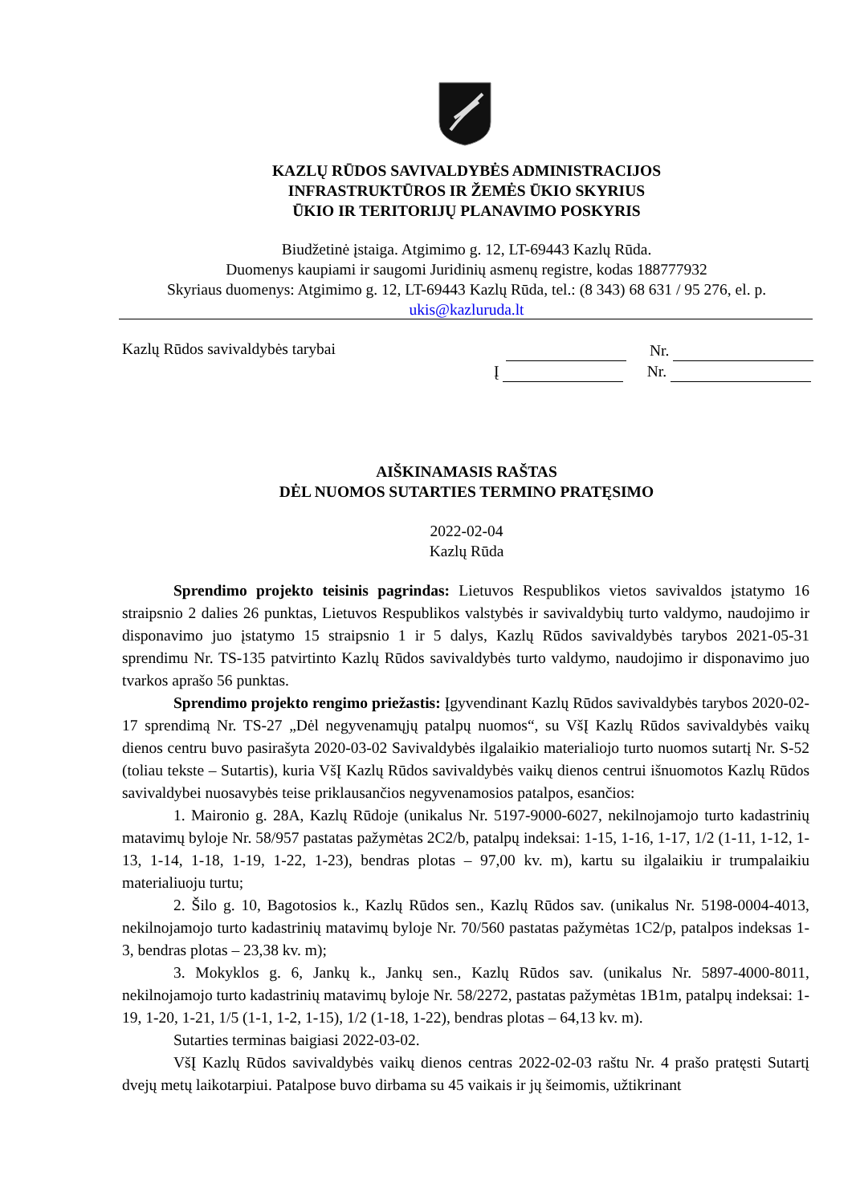KAZLŲ RŪDOS SAVIVALDYBĖS ADMINISTRACIJOS
INFRASTRUKTŪROS IR ŽEMĖS ŪKIO SKYRIUS
ŪKIO IR TERITORIJŲ PLANAVIMO POSKYRIS
Biudžetinė įstaiga. Atgimimo g. 12, LT-69443 Kazlų Rūda.
Duomenys kaupiami ir saugomi Juridinių asmenų registre, kodas 188777932
Skyriaus duomenys: Atgimimo g. 12, LT-69443 Kazlų Rūda, tel.: (8 343) 68 631 / 95 276, el. p.
ukis@kazluruda.lt
Kazlų Rūdos savivaldybės tarybai
Nr.
Į Nr.
AIŠKINAMASIS RAŠTAS
DĖL NUOMOS SUTARTIES TERMINO PRATĘSIMO
2022-02-04
Kazlų Rūda
Sprendimo projekto teisinis pagrindas: Lietuvos Respublikos vietos savivaldos įstatymo 16 straipsnio 2 dalies 26 punktas, Lietuvos Respublikos valstybės ir savivaldybių turto valdymo, naudojimo ir disponavimo juo įstatymo 15 straipsnio 1 ir 5 dalys, Kazlų Rūdos savivaldybės tarybos 2021-05-31 sprendimu Nr. TS-135 patvirtinto Kazlų Rūdos savivaldybės turto valdymo, naudojimo ir disponavimo juo tvarkos aprašo 56 punktas.
Sprendimo projekto rengimo priežastis: Įgyvendinant Kazlų Rūdos savivaldybės tarybos 2020-02-17 sprendimą Nr. TS-27 „Dėl negyvenamųjų patalpų nuomos“, su VšĮ Kazlų Rūdos savivaldybės vaikų dienos centru buvo pasirašyta 2020-03-02 Savivaldybės ilgalaikio materialiojo turto nuomos sutartį Nr. S-52 (toliau tekste – Sutartis), kuria VšĮ Kazlų Rūdos savivaldybės vaikų dienos centrui išnuomotos Kazlų Rūdos savivaldybei nuosavybės teise priklausančios negyvenamosios patalpos, esančios:
1. Maironio g. 28A, Kazlų Rūdoje (unikalus Nr. 5197-9000-6027, nekilnojamojo turto kadastrinių matavimų byloje Nr. 58/957 pastatas pažymėtas 2C2/b, patalpų indeksai: 1-15, 1-16, 1-17, 1/2 (1-11, 1-12, 1-13, 1-14, 1-18, 1-19, 1-22, 1-23), bendras plotas – 97,00 kv. m), kartu su ilgalaikiu ir trumpalaikiu materialiuoju turtu;
2. Šilo g. 10, Bagotosios k., Kazlų Rūdos sen., Kazlų Rūdos sav. (unikalus Nr. 5198-0004-4013, nekilnojamojo turto kadastrinių matavimų byloje Nr. 70/560 pastatas pažymėtas 1C2/p, patalpos indeksas 1-3, bendras plotas – 23,38 kv. m);
3. Mokyklos g. 6, Jankų k., Jankų sen., Kazlų Rūdos sav. (unikalus Nr. 5897-4000-8011, nekilnojamojo turto kadastrinių matavimų byloje Nr. 58/2272, pastatas pažymėtas 1B1m, patalpų indeksai: 1-19, 1-20, 1-21, 1/5 (1-1, 1-2, 1-15), 1/2 (1-18, 1-22), bendras plotas – 64,13 kv. m).
Sutarties terminas baigiasi 2022-03-02.
VšĮ Kazlų Rūdos savivaldybės vaikų dienos centras 2022-02-03 raštu Nr. 4 prašo pratęsti Sutartį dvejų metų laikotarpiui. Patalpose buvo dirbama su 45 vaikais ir jų šeimomis, užtikrinant